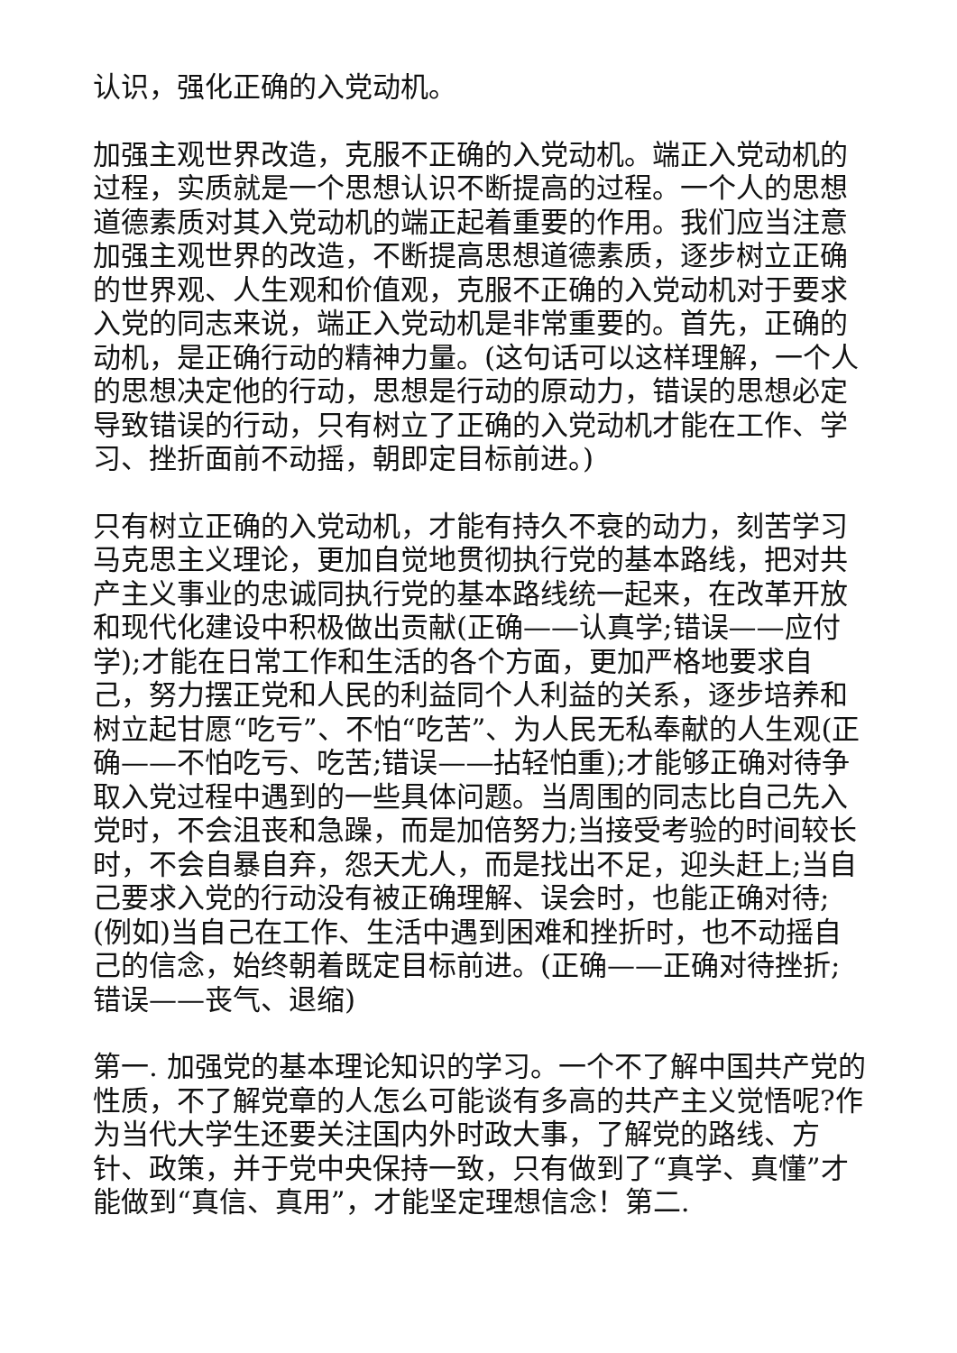认识，强化正确的入党动机。
加强主观世界改造，克服不正确的入党动机。端正入党动机的过程，实质就是一个思想认识不断提高的过程。一个人的思想道德素质对其入党动机的端正起着重要的作用。我们应当注意加强主观世界的改造，不断提高思想道德素质，逐步树立正确的世界观、人生观和价值观，克服不正确的入党动机对于要求入党的同志来说，端正入党动机是非常重要的。首先，正确的动机，是正确行动的精神力量。(这句话可以这样理解，一个人的思想决定他的行动，思想是行动的原动力，错误的思想必定导致错误的行动，只有树立了正确的入党动机才能在工作、学习、挫折面前不动摇，朝即定目标前进。)
只有树立正确的入党动机，才能有持久不衰的动力，刻苦学习马克思主义理论，更加自觉地贯彻执行党的基本路线，把对共产主义事业的忠诚同执行党的基本路线统一起来，在改革开放和现代化建设中积极做出贡献(正确——认真学;错误——应付学);才能在日常工作和生活的各个方面，更加严格地要求自己，努力摆正党和人民的利益同个人利益的关系，逐步培养和树立起甘愿“吃亏”、不怕“吃苦”、为人民无私奉献的人生观(正确——不怕吃亏、吃苦;错误——拈轻怕重);才能够正确对待争取入党过程中遇到的一些具体问题。当周围的同志比自己先入党时，不会沮丧和急躁，而是加倍努力;当接受考验的时间较长时，不会自暴自弃，怨天尤人，而是找出不足，迎头赶上;当自己要求入党的行动没有被正确理解、误会时，也能正确对待;(例如)当自己在工作、生活中遇到困难和挫折时，也不动摇自己的信念，始终朝着既定目标前进。(正确——正确对待挫折;错误——丧气、退缩)
第一. 加强党的基本理论知识的学习。一个不了解中国共产党的性质，不了解党章的人怎么可能谈有多高的共产主义觉悟呢?作为当代大学生还要关注国内外时政大事，了解党的路线、方针、政策，并于党中央保持一致，只有做到了“真学、真懂”才能做到“真信、真用”，才能坚定理想信念！第二.